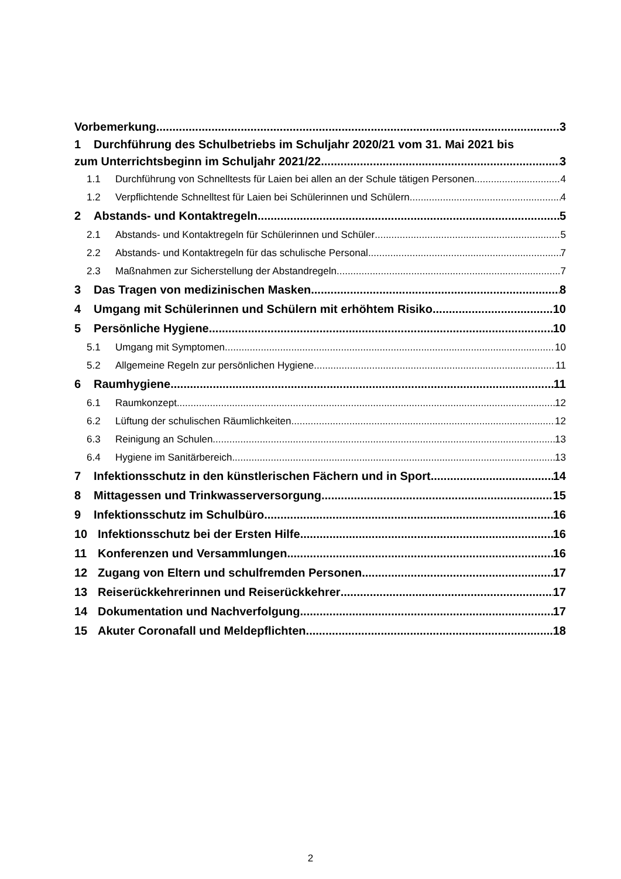Vorbemerkung 3
1 Durchführung des Schulbetriebs im Schuljahr 2020/21 vom 31. Mai 2021 bis
zum Unterrichtsbeginn im Schuljahr 2021/22 3
1.1 Durchführung von Schnelltests für Laien bei allen an der Schule tätigen Personen 4
1.2 Verpflichtende Schnelltest für Laien bei Schülerinnen und Schülern 4
2 Abstands- und Kontaktregeln 5
2.1 Abstands- und Kontaktregeln für Schülerinnen und Schüler 5
2.2 Abstands- und Kontaktregeln für das schulische Personal 7
2.3 Maßnahmen zur Sicherstellung der Abstandregeln 7
3 Das Tragen von medizinischen Masken 8
4 Umgang mit Schülerinnen und Schülern mit erhöhtem Risiko 10
5 Persönliche Hygiene 10
5.1 Umgang mit Symptomen 10
5.2 Allgemeine Regeln zur persönlichen Hygiene 11
6 Raumhygiene 11
6.1 Raumkonzept 12
6.2 Lüftung der schulischen Räumlichkeiten 12
6.3 Reinigung an Schulen 13
6.4 Hygiene im Sanitärbereich 13
7 Infektionsschutz in den künstlerischen Fächern und in Sport 14
8 Mittagessen und Trinkwasserversorgung 15
9 Infektionsschutz im Schulbüro 16
10 Infektionsschutz bei der Ersten Hilfe 16
11 Konferenzen und Versammlungen 16
12 Zugang von Eltern und schulfremden Personen 17
13 Reiserückkehrerinnen und Reiserückkehrer 17
14 Dokumentation und Nachverfolgung 17
15 Akuter Coronafall und Meldepflichten 18
2